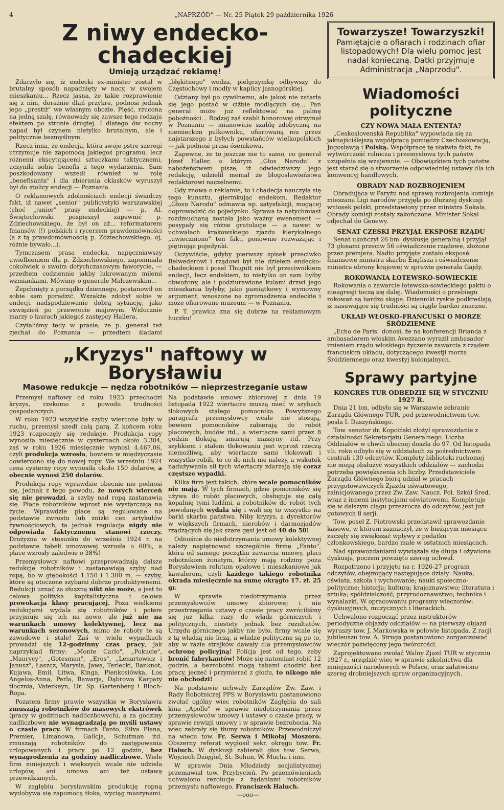4 „NAPRZÓD" — Nr. 25 Piątek 29 października 1926
Z niwy endecko-chadeckiej
Umieją urządzać reklamę!
Zdarzyło się, iż endecki ex-minister został w brutalny sposób napadnięty w nocy, w swojem mieszkaniu... Rzecz jasna, że takie rozprawienie się z nim, dorażnie dlań przykre, podnosi jednak jego „prestiż" we własnym obozie. Pięść, rzucona na jedną szalę, równoważy się zawsze tego rodzaju efektem po stronie drugiej. I dlatego ów nocny napad był czynem nietylko brutalnym, ale i politycznie bezmyślnym.
Rzecz inna, że endecja, która swoje pstre szeregi utrzymuje nie zapomocą jakiegoś programu, lecz różnemi ekscytującemi sztuczkami taktycznemi, uczyniła sobie benefis z tego wydarzenia. Sam poszkodowany wszedł również w rolę „benefisanta" i dla zbierania oklasków wyruszył był do stolicy endecji — Poznania.
O reklamowych zdolnościach endecji świadczy fakt, iż nawet „senior" publicystyki warszawskiej (choć „junior" prasy endeckiej) — p. Al. Świętochowski pospieszył zapewnić p. Zdziechowskiego, że był on aż... reformatorem finansów (!) polskich i rycerzem prawdomówności (a z tą prawdomównością p. Zdziechowskiego, oj, różnie bywało...).
Tymczasem prasa endecka, napęczniawszy uwielbieniem dla p. Zdziechowskiego, zapomniała cokolwiek o swoim dotychczasowym faworycie, — przedtem codziennie jakby lukrowanym milemi wzmiankami. Mówimy o generale Malczewskim...
Zepchnięty z porządku dziennego, postanowił on sobie sam poradzić. Wszakże zdobył sobie w endecji nadspodziewanie dobrą sytuację, jako exwięzień po przewrocie majowym. Widocznie marzy o laurach jakiegoś zastępcy Hallera.
Czytaliśmy tedy w prasie, że p. generał też zjechał do Poznania — przedtem śladami „błękitnego" wodza, pielgrzymkę odbywszy do Częstochowy i modły w kaplicy jasnogórskiej.
Odziany był po cywilnemu, ale jakoś nie zatarła się jego postać w ciżbie modlących się... Pan generał może już reflektować na palmę pobożności... Rodzaj zaś szabli honorowej otrzymał w Poznaniu — mianowicie szablę zdobyczną na niemieckim pułkowniku, ofiarowaną mu przez najstarszego z byłych powstańców wielkopolskich — jak podnosi prasa ósemkowa.
Zapewne, że to jeszcze nie to samo, co generał Józef Haller, o którym „Głos Narodu" z nabożeństwem pisze, iż odwiedziwszy jego redakcję, udzielił memał że błogosławieństwa redaktorowi naczelnemu.
Gdy znowa o reklamie, to i chadecja nauczyła się tego kunsztu, giermkując endekom. Redaktor „Głosu Narodu" odmawia np. satysfakcji, mogącej doprowadzić do pojedynku. Sprawa ta natychmiast rozdmuchaną została jako ważny ewenement — posypały się różne gratulacje — a nawet w uchwałach krakowskiego zjazdu klerykalnego „uwieczniono" ten fakt, ponownie rozważając i piętnując pojedynki.
Oczywiście, gdyby pierwszy spisek przeciwko Belwederowi i rządowi był nie dziełem endecko-chadeckiem i poseł Thugutt nie był przeciwnikiem endecji, lecz endekiem, to nietylko on sam byłby obwożony, ale i podziurawione kulami drzwi jego mieszkania byłyby, jako pamiątkowy i wymowny argument, wnoszone na zgromadzenia endeckie i może ofiarowane muzeum — w Poznaniu.
P. T. prawica zna się dobrze na reklamowym huczku!
„Kryzys" naftowy w Borysławiu
Masowe redukcje — nędza robotników — nieprzestrzeganie ustaw
Przemysł naftowy od roku 1923 przechodzi kryzys, rzekomo z powodu trudności gospodarczych.
W roku 1923 wszystkie szyby wiercone były w ruchu, przemysł szedł całą parą. Z końcem roku 1923 rozpoczęły się redukcje. Produkcja ropy wynosiła miesięcznie w cysternach około 3.304, zaś w roku 1926 miesięcznie wynosi 4.467.06, czyli produkcja wzrosła, bowiem w międzyczasie dowiercono się do nowej ropy. We wrześniu 1924 cena cysterny ropy wynosiła około 150 dolarów, a obecnie wynosi 250 dolarów.
Produkcja ropy wprawdzie obecnie nie podnosi się, jednak z tego powodu, że nowych wierceń się nie prowadzi, a szyby nad ropą zastanawia się. Płace robotników wprost nie wystarczają na życie. Wprawdzie płace są regulowane na podstawie zwrostu lub zniżki cen artykułów żywnościowych, ta jednak regulacja nigdy nie odpowiada faktycznemu stanowi rzeczy. Drożyzna w stosunku do września 1924 r. na podstawie tabeli umowowej wzrosła o 60%, a płace wzrosły zaledwie o 38%!
Przemysłowcy naftowi przeprowadzają dalsze redukcje robotników i zastanawiają szyby nad ropą, bo w głębokości 1.150 i 1.300 m. — szyby, które są otoczone szybami dobrze produktywnemi. Redukcji uznać za słuszną nikt nie może, a jest to celowa polityka kapitalistyczna i celowa prowokacja klasy pracującej. Poza wielkiemi redukcjami wydala się robotników i potem przyjmuje się ich na nowo, ale już nie na warunkach umowy kolektywnej, lecz na warunkach sezonowych, mimo że roboty te są zawodowe i stałe! Zaś w wielu wypadkach prowadzi się 12-godzinny czas pracy, jak naprzykład firmy: „Monte Carlo", „Pokucie", „Maurycy", „Gotesman", „Eros", „Lenartowicz i Janusz", Łaszcz, Marysia, Jawa, Terlecki, Banknot, Kujawa, Emil, Litwa, Kinga, Pienkosiówka, Los Angelos-Anna, Perla, Bawarja, Dąbrowa Karpaty tłocznia, Vaterkeyn, Ur. Sp. Gartenberg i Bloch-Ropa.
Pozatem firmy prawie wszystkie w Borysławiu zmuszają robotników do masowych ekstrówek (pracy w godzinach nadliczbowych), a za godziny nadliczbowe nie wynagradzają po myśli ustawy o czasie pracy. W firmach Fanto, Silva Plana, Premier, Limanowa, Galicja, Schutman itd. zmuszają robotników do zastępowania urlopowanych i pracy po 12 godzin, bez wynagrodzenia za godziny nadliczbowe. Wiele firm mniejszych i większych wcale nie udziela urlopów, ani umowa ani też ustawą przewidzianych.
W zagłębiu borysławskim produkcję ropną wydobywa się zapomocą tłoka, wyciąg maszynami. Na podstawie umowy zbiorowej z dnia 19 listopada 1922 wiertacze muszą mieć w szybach tłokowych stałego pomocnika. Powyższego paragrafu przemysłowcy wcale nie stosują, bowiem pomocników zabierają do robót placowych, budów itd., a wiertacze sami przez 8 godzin tłokują, smarują maszyny itd. Przy szybkiem i stałem tłokowaniu jest wprost rzeczą niemożliwą, aby wiertacze sami tłokowali i wszystko robili, to co do nich nie należy, a wskutek nadużywania sił tych wiertaczy zdarzają się coraz częstsze wypadki.
Kilka firm jest takich, które wcale pomocników nie mają. W tych firmach, gdzie pomocników się używa do robót placowych, obsługuje się całą kopalnię tymi ludźmi, a robotników do robót tych powołanych wydala się i wali się to wszystko na barki skarbu państwa. Niby kryzys, a dyrektorów w większych firmach, nierobów i darmozjadów rządzących się jak szare gęsi jest od 40 do 50!
Odnośnie do niedotrzymania umowy kolektywnej należy napiętnować szczególnie firmę „Fanto", która od samego początku zawarcia umowy, płaci robotnikom żonatym, którzy mają rodziny poza Borysławiem relutum opałowe i mieszkaniowe jak kawalerom, czyli każdego takiego robotnika okrada miesięcznie na sumę okrągło 17. zł. 25 gr.
W sprawie niedotrzymania przez przemysłowców umowy zbiorowej i nie przestrzegania ustawy o czasie pracy zwróciliśmy się już kilka razy do władz górniczych i politycznych, niestety jednak bez rezultatów. Urzędu górniczego jakby nie było, firmy wcale się z tą władzą nie liczą, a władze polityczne są po to, aby w razie strajków dawały dla przemysłowców ochronę policyjną! Policja jest od tego, żeby bronić fabrykantów! Może się natomiast robić 12 godzin, a bezrobotni mogą tabami chodzić bez pracy, jeczeć i przymierać z głodu, to nikogo nie nie obchodzi!
Na podstawie uchwały Zarządów Zw. Zaw. i Rady Robotniczej PPS w Borysławiu postanowiono zwołać ogólny wiec robotników Zagłębia do sali kina „Apollo" w sprawie niedotrzymania przez przemysłowców umowy i ustawy o czasie pracy, w sprawie rewizji umowy i w sprawie bezrobocia. Na wiec zebrały się tłumy robotników. Przewodniczył na wiecu tow. Fr. Serwa i Mikołaj Moszoro. Obszerny referat wygłosił sekr. okręgu tow. Fr. Haluch. W dyskusji zabierali głos tow. Serwa, Wojciech Dzięgiel, St. Bohun, W. Mucha i inni.
W sprawie Dnia Młodzieży socjalistycznej przemawiał tow. Przybycień. Po przemówieniach uchwalono rezolucje z żądaniami robotników przemysłu naftowego. Franciszek Haluch.
—ooo—
Towarzysze! Towarzyszki!
Pamiętajcie o ofiarach i rodzinach ofiar listopadowych! Dla wielu pomoc jest nadal konieczną. Datki przyjmuje Administracja „Naprzodu".
Wiadomości polityczne
CZY NOWA MAŁA ENTENTA?
„Ceskoslovenská Republika" wypowiada się za jaknajściślejszą współpracą pomiędzy Czechosłowacją, Jugosławją i Polską. Współpracę tę ułatwia fakt, że wytwórczość rolnicza i przemysłowa tych państw uzupełnia się wzajemnie. — Obowiązkiem tych państw jest starać się o stworzenie odpowiedniej ustawy dla ich konwencyj handlowych.
OBRADY NAD ROZBROJENIEM
Obradująca w Paryżu nad sprawą rozbrojenia komisja mieszana Ligi narodów przyjęła po dłuższej dyskusji wniosek polski, przedstawiony przez ministra Sokala. Obrady komisji zostały zakończone. Minister Sokal odjechał do Genewy.
SENAT CZESKI PRZYJĄŁ EKSPOSE RZĄDU
Senat ukończył 26 bm. dyskusję generalną i przyjął 73 głosami przeciw 56 oświadczenie rządowe, złożone przez premjera. Nadto przyjęte zostało eksposé finansowe ministra skarbu Englisza i oświadczenie ministra obrony krajowej w sprawie generała Gajdy.
ROKOWANIA ŁOTEWSKO-SOWIECKIE
Rokowania o zawarcie łotewsko-sowieckiego paktu o nieagresji toczą się dalej. Wiadomości o przebiegu rokowań są bardzo skąpe. Dzienniki ryskie podkreślają, iż nasuwające się trudności są ciągle bardzo znaczne.
UKŁAD WŁOSKO-FRANCUSKI O MORZE ŚRÓDZIEMNE
„Echo de Paris" donosi, że na konferencji Brianda z ambasadorem włoskim Avezzano wyraził ambasador imieniem rządu włoskiego życzenie zawarcia z rządem francuskim układu, dotyczącego kwestji morza Śródziemnego oraz kwestyj kolonjalnych.
Sprawy partyjne
KONGRES TUR ODBEDZIE SIĘ W STYCZNIU 1927 R.
Dnia 21 bm. odbyło się w Warszawie zebranie Zarządu Głównego TUR, pod przewodnictwem tow. posła I. Daszyńskiego.
Tow. senator dr. Kopciński złożył sprawozdanie z działalności Sekretarjatu Generalnego. Liczba Oddziałów w chwili obecnej doszła do 97. Od listopada ub. roku odbyło się w oddziałach za pośrednictwem centrali 130 odczytów. Komplety biblioteki ruchomej nie mogą obsłużyć wszystkich oddziałów — zachodzi potrzeba powiększenia ich liczby. Przedstawiciele Zarządu Głównego biorą udział w pracach przygotowawczych Zjazdu oświatowego, zainicjowanego przez Zw. Zaw. Naucz. Pol. Szkół Śred. wraz z innemi instytucjami oświatowemi. Kompletuje się w dalszym ciągu przezrocza do odczytów, jest już gotowych 8 serji.
Tow. poseł Z. Piotrowski przedstawił sprawozdanie kasowe, w którem zaznaczył, że w bieżącym miesiącu zaczęły się zwiększać wpływy z podatku członkowskiego, bardzo małe w ostatnich miesiącach.
Nad sprawozdaniami wywiązała się długa i ożywiona dyskusja, poczem powzięto szereg uchwał.
Rozpatrzono i przyjęto na r. 1926-27 program odczytów, obejmujący następujące działy: Nauka, oświata, szkoła i wychowanie; nauki społeczno-polityczne; historja; kultura; krajoznawstwo; literatura i sztuka; spółdzielczość; przyrodoznawstwo; technika i wynalazki. W opracowaniu programy wieczorów: dyskusyjnych, muzycznych i literackich.
Uchwalono rozpocząć przez instruktorów periodyczne objazdy oddziałów — na pierwszy objazd wyruszy tow. J. Markowska w połowie listopada. Z racji jubileuszu tow. A. Struga postanowiono zorganizować wieczór poświęcony jego twórczości.
Zaprojektowano zwołać Walny Zjazd TUR w styczniu 1927 r., urządzić wiec w sprawie szkolnictwa dla mniejszości narodowych w Polsce, oraz załatwiono szereg drobniejszych spraw organizacyjnych.